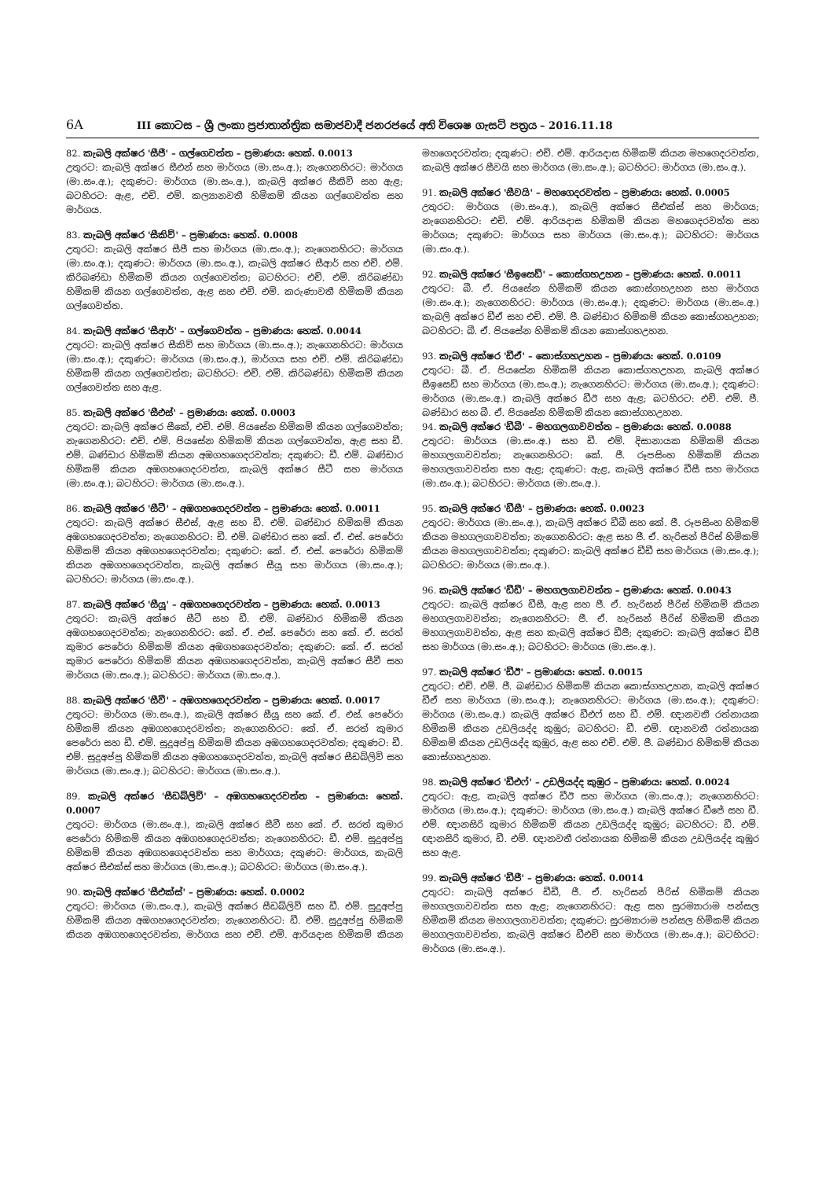6A III කොටස – ශ්‍රී ලංකා ප්‍රජාතාන්ත්‍රික සමාජවාදී ජනරජයේ අති විශෙෂ ගැසට් පත්‍රය – 2016.11.18
82. කැබලි අක්ෂර 'සීජී' – ගල්ගෙවත්ත – ප්‍රමාණය: හෙක්. 0.0013
උතුරට: කැබලි අක්ෂර සීඑන් සහ මාර්ගය (මා.සං.අ.); නැගෙනහිරට: මාර්ගය (මා.සං.අ.); දකුණට: මාර්ගය (මා.සං.අ.), කැබලි අක්ෂර සීකිව් සහ ඇළ; බටහිරට: ඇළ, එච්. එම්. කල්‍යානවතී හිමිකම් කියන ගල්ගෙවත්ත සහ මාර්ගය.
83. කැබලි අක්ෂර 'සීකිව්' – ප්‍රමාණය: හෙක්. 0.0008
උතුරට: කැබලි අක්ෂර සීජී සහ මාර්ගය (මා.සං.අ.); නැගෙනහිරට: මාර්ගය (මා.සං.අ.); දකුණට: මාර්ගය (මා.සං.අ.), කැබලි අක්ෂර සීආර් සහ එච්. එම්. කිරිබණ්ඩා හිමිකම් කියන ගල්ගෙවත්ත; බටහිරට: එච්. එම්. කිරිබණ්ඩා හිමිකම් කියන ගල්ගෙවත්ත, ඇළ සහ එච්. එම්. කරුණාවතී හිමිකම් කියන ගල්ගෙවත්ත.
84. කැබලි අක්ෂර 'සීආර්' – ගල්ගෙවත්ත – ප්‍රමාණය: හෙක්. 0.0044
උතුරට: කැබලි අක්ෂර සීකිව් සහ මාර්ගය (මා.සං.අ.); නැගෙනහිරට: මාර්ගය (මා.සං.අ.); දකුණට: මාර්ගය (මා.සං.අ.), මාර්ගය සහ එච්. එම්. කිරිබණ්ඩා හිමිකම් කියන ගල්ගෙවත්ත; බටහිරට: එච්. එම්. කිරිබණ්ඩා හිමිකම් කියන ගල්ගෙවත්ත සහ ඇළ.
85. කැබලි අක්ෂර 'සීඑස්' – ප්‍රමාණය: හෙක්. 0.0003
උතුරට: කැබලි අක්ෂර සීකේ, එච්. එම්. පියසේන හිමිකම් කියන ගල්ගෙවත්ත; නැගෙනහිරට: එච්. එම්. පියසේන හිමිකම් කියන ගල්ගෙවත්ත, ඇළ සහ ඩී. එම්. බණ්ඩාර හිමිකම් කියන අඹගහගෙදරවත්ත; දකුණට: ඩී. එම්. බණ්ඩාර හිමිකම් කියන අඹගහගෙදරවත්ත, කැබලි අක්ෂර සීටී සහ මාර්ගය (මා.සං.අ.); බටහිරට: මාර්ගය (මා.සං.අ.).
86. කැබලි අක්ෂර 'සීටී' – අඹගහගෙදරවත්ත – ප්‍රමාණය: හෙක්. 0.0011
උතුරට: කැබලි අක්ෂර සීඑස්, ඇළ සහ ඩී. එම්. බණ්ඩාර හිමිකම් කියන අඹගහගෙදරවත්ත; නැගෙනහිරට: ඩී. එම්. බණ්ඩාර සහ කේ. ඒ. එස්. පෙරේරා හිමිකම් කියන අඹගහගෙදරවත්ත; දකුණට: කේ. ඒ. එස්. පෙරේරා හිමිකම් කියන අඹගහගෙදරවත්ත, කැබලි අක්ෂර සීයූ සහ මාර්ගය (මා.සං.අ.); බටහිරට: මාර්ගය (මා.සං.අ.).
87. කැබලි අක්ෂර 'සීයූ' – අඹගහගෙදරවත්ත – ප්‍රමාණය: හෙක්. 0.0013
උතුරට: කැබලි අක්ෂර සීටී සහ ඩී. එම්. බණ්ඩාර හිමිකම් කියන අඹගහගෙදරවත්ත; නැගෙනහිරට: කේ. ඒ. එස්. පෙරේරා සහ කේ. ඒ. සරත් කුමාර පෙරේරා හිමිකම් කියන අඹගහගෙදරවත්ත; දකුණට: කේ. ඒ. සරත් කුමාර පෙරේරා හිමිකම් කියන අඹගහගෙදරවත්ත, කැබලි අක්ෂර සීවී සහ මාර්ගය (මා.සං.අ.); බටහිරට: මාර්ගය (මා.සං.අ.).
88. කැබලි අක්ෂර 'සීවී' – අඹගහගෙදරවත්ත – ප්‍රමාණය: හෙක්. 0.0017
උතුරට: මාර්ගය (මා.සං.අ.), කැබලි අක්ෂර සීයූ සහ කේ. ඒ. එස්. පෙරේරා හිමිකම් කියන අඹගහගෙදරවත්ත; නැගෙනහිරට: කේ. ඒ. සරත් කුමාර පෙරේරා සහ ඩී. එම්. සුදුඅප්පු හිමිකම් කියන අඹගහගෙදරවත්ත; දකුණට: ඩී. එම්. සුදුඅප්පු හිමිකම් කියන අඹගහගෙදරවත්ත, කැබලි අක්ෂර සීඩබ්ලිව් සහ මාර්ගය (මා.සං.අ.); බටහිරට: මාර්ගය (මා.සං.අ.).
89. කැබලි අක්ෂර 'සීඩබ්ලිව්' – අඹගහගෙදරවත්ත – ප්‍රමාණය: හෙක්. 0.0007
උතුරට: මාර්ගය (මා.සං.අ.), කැබලි අක්ෂර සීවී සහ කේ. ඒ. සරත් කුමාර පෙරේරා හිමිකම් කියන අඹගහගෙදරවත්ත; නැගෙනහිරට: ඩී. එම්. සුදුඅප්පු හිමිකම් කියන අඹගහගෙදරවත්ත සහ මාර්ගය; දකුණට: මාර්ගය, කැබලි අක්ෂර සීඑක්ස් සහ මාර්ගය (මා.සං.අ.); බටහිරට: මාර්ගය (මා.සං.අ.).
90. කැබලි අක්ෂර 'සීඑක්ස්' – ප්‍රමාණය: හෙක්. 0.0002
උතුරට: මාර්ගය (මා.සං.අ.), කැබලි අක්ෂර සීඩබ්ලිව් සහ ඩී. එම්. සුදුඅප්පු හිමිකම් කියන අඹගහගෙදරවත්ත; නැගෙනහිරට: ඩී. එම්. සුදුඅප්පු හිමිකම් කියන අඹගහගෙදරවත්ත, මාර්ගය සහ එච්. එම්. ආරියදාස හිමිකම් කියන මහගෙදරවත්ත; දකුණට: එච්. එම්. ආරියදාස හිමිකම් කියන මහගෙදරවත්ත, කැබලි අක්ෂර සීවයි සහ මාර්ගය (මා.සං.අ.); බටහිරට: මාර්ගය (මා.සං.අ.).
91. කැබලි අක්ෂර 'සීවයි' – මහගෙදරවත්ත – ප්‍රමාණය: හෙක්. 0.0005
උතුරට: මාර්ගය (මා.සං.අ.), කැබලි අක්ෂර සීඑක්ස් සහ මාර්ගය; නැගෙනහිරට: එච්. එම්. ආරියදාස හිමිකම් කියන මහගෙදරවත්ත සහ මාර්ගය; දකුණට: මාර්ගය සහ මාර්ගය (මා.සං.අ.); බටහිරට: මාර්ගය (මා.සං.අ.).
92. කැබලි අක්ෂර 'සීඉසෙඩ්' – කොස්ගහඋහන – ප්‍රමාණය: හෙක්. 0.0011
උතුරට: බී. ඒ. පියසේන හිමිකම් කියන කොස්ගහඋහන සහ මාර්ගය (මා.සං.අ.); නැගෙනහිරට: මාර්ගය (මා.සං.අ.); දකුණට: මාර්ගය (මා.සං.අ.) කැබලි අක්ෂර ඩීඒ සහ එච්. එම්. ජී. බණ්ඩාර හිමිකම් කියන කොස්ගහඋහන; බටහිරට: බී. ඒ. පියසේන හිමිකම් කියන කොස්ගහඋහන.
93. කැබලි අක්ෂර 'ඩීඒ' – කොස්ගහඋහන – ප්‍රමාණය: හෙක්. 0.0109
උතුරට: බී. ඒ. පියසේන හිමිකම් කියන කොස්ගහඋහන, කැබලි අක්ෂර සීඉසෙඩ් සහ මාර්ගය (මා.සං.අ.); නැගෙනහිරට: මාර්ගය (මා.සං.අ.); දකුණට: මාර්ගය (මා.සං.අ.) කැබලි අක්ෂර ඩීඊ සහ ඇළ; බටහිරට: එච්. එම්. ජී. බණ්ඩාර සහ බී. ඒ. පියසේන හිමිකම් කියන කොස්ගහඋහන.
94. කැබලි අක්ෂර 'ඩීබී' – මහගලගාවවත්ත – ප්‍රමාණය: හෙක්. 0.0088
උතුරට: මාර්ගය (මා.සං.අ.) සහ ඩී. එම්. දිසානායක හිමිකම් කියන මහගලගාවවත්ත; නැගෙනහිරට: කේ. ජී. රූපසිංහ හිමිකම් කියන මහගලගාවවත්ත සහ ඇළ; දකුණට: ඇළ, කැබලි අක්ෂර ඩීසී සහ මාර්ගය (මා.සං.අ.); බටහිරට: මාර්ගය (මා.සං.අ.).
95. කැබලි අක්ෂර 'ඩීසී' – ප්‍රමාණය: හෙක්. 0.0023
උතුරට: මාර්ගය (මා.සං.අ.), කැබලි අක්ෂර ඩීබී සහ කේ. ජී. රූපසිංහ හිමිකම් කියන මහගලගාවවත්ත; නැගෙනහිරට: ඇළ සහ ජී. ඒ. හැරිසන් පීරිස් හිමිකම් කියන මහගලගාවවත්ත; දකුණට: කැබලි අක්ෂර ඩීඩී සහ මාර්ගය (මා.සං.අ.); බටහිරට: මාර්ගය (මා.සං.අ.).
96. කැබලි අක්ෂර 'ඩීඩී' – මහගලගාවවත්ත – ප්‍රමාණය: හෙක්. 0.0043
උතුරට: කැබලි අක්ෂර ඩීසී, ඇළ සහ ජී. ඒ. හැරිසන් පීරිස් හිමිකම් කියන මහගලගාවවත්ත; නැගෙනහිරට: ජී. ඒ. හැරිසන් පීරිස් හිමිකම් කියන මහගලගාවවත්ත, ඇළ සහ කැබලි අක්ෂර ඩීජී; දකුණට: කැබලි අක්ෂර ඩීජී සහ මාර්ගය (මා.සං.අ.); බටහිරට: මාර්ගය (මා.සං.අ.).
97. කැබලි අක්ෂර 'ඩීඊ' – ප්‍රමාණය: හෙක්. 0.0015
උතුරට: එච්. එම්. ජී. බණ්ඩාර හිමිකම් කියන කොස්ගහඋහන, කැබලි අක්ෂර ඩීඒ සහ මාර්ගය (මා.සං.අ.); නැගෙනහිරට: මාර්ගය (මා.සං.අ.); දකුණට: මාර්ගය (මා.සං.අ.) කැබලි අක්ෂර ඩීඑෆ් සහ ඩී. එම්. ඥානවතී රත්නායක හිමිකම් කියන උඩලියද්ද කුඹුර; බටහිරට: ඩී. එම්. ඥානවතී රත්නායක හිමිකම් කියන උඩලියද්ද කුඹුර, ඇළ සහ එච්. එම්. ජී. බණ්ඩාර හිමිකම් කියන කොස්ගහඋහන.
98. කැබලි අක්ෂර 'ඩීඑෆ්' – උඩලියද්ද කුඹුර – ප්‍රමාණය: හෙක්. 0.0024
උතුරට: ඇළ, කැබලි අක්ෂර ඩීඊ සහ මාර්ගය (මා.සං.අ.); නැගෙනහිරට: මාර්ගය (මා.සං.අ.); දකුණට: මාර්ගය (මා.සං.අ.) කැබලි අක්ෂර ඩීජේ සහ ඩී. එම්. ඥානසිරි කුමාර හිමිකම් කියන උඩලියද්ද කුඹුර; බටහිරට: ඩී. එම්. ඥානසිරි කුමාර, ඩී. එම්. ඥානවතී රත්නායක හිමිකම් කියන උඩලියද්ද කුඹුර සහ ඇළ.
99. කැබලි අක්ෂර 'ඩීජී' – ප්‍රමාණය: හෙක්. 0.0014
උතුරට: කැබලි අක්ෂර ඩීඩී, ජී. ඒ. හැරිසන් පීරිස් හිමිකම් කියන මහගලගාවවත්ත සහ ඇළ; නැගෙනහිරට: ඇළ සහ සුරම්‍යාරාම පන්සල හිමිකම් කියන මහගලගාවවත්ත; දකුණට: සුරම්‍යාරාම පන්සල හිමිකම් කියන මහගලගාවවත්ත, කැබලි අක්ෂර ඩීඑච් සහ මාර්ගය (මා.සං.අ.); බටහිරට: මාර්ගය (මා.සං.අ.).